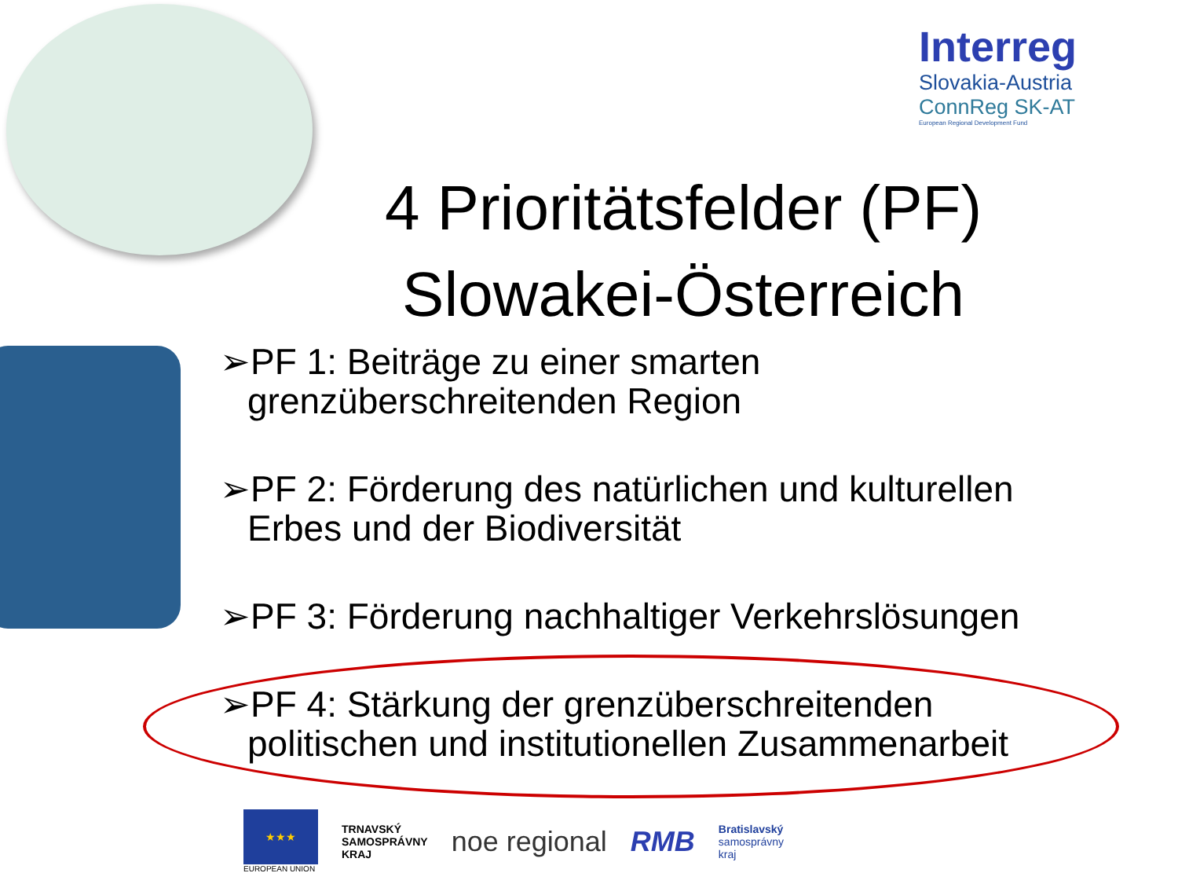Interreg
Slovakia-Austria
ConnReg SK-AT
European Regional Development Fund
4 Prioritätsfelder (PF)
Slowakei-Österreich
➢PF 1: Beiträge zu einer smarten grenzüberschreitenden Region
➢PF 2: Förderung des natürlichen und kulturellen Erbes und der Biodiversität
➢PF 3: Förderung nachhaltiger Verkehrslösungen
➢PF 4: Stärkung der grenzüberschreitenden politischen und institutionellen Zusammenarbeit
★★★
EUROPEAN UNION
TRNAVSKÝ
SAMOSPRÁVNY
KRAJ
noe regional RMB
Bratislavský
samosprávny
kraj